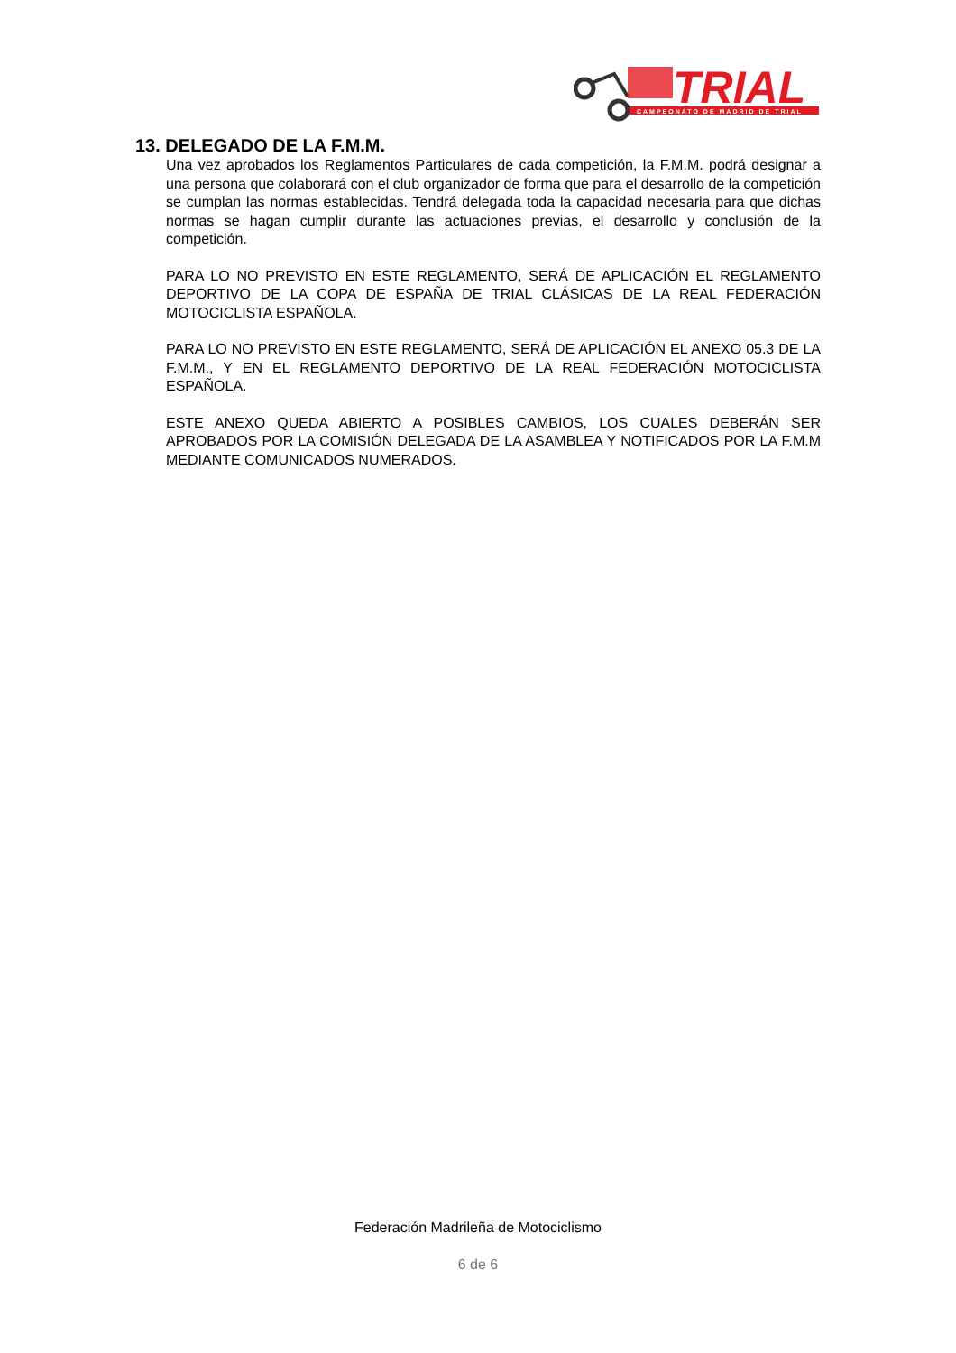TRIAL
CAMPEONATO DE MADRID DE TRIAL
13. DELEGADO DE LA F.M.M.
Una vez aprobados los Reglamentos Particulares de cada competición, la F.M.M. podrá designar a una persona que colaborará con el club organizador de forma que para el desarrollo de la competición se cumplan las normas establecidas. Tendrá delegada toda la capacidad necesaria para que dichas normas se hagan cumplir durante las actuaciones previas, el desarrollo y conclusión de la competición.
PARA LO NO PREVISTO EN ESTE REGLAMENTO, SERÁ DE APLICACIÓN EL REGLAMENTO DEPORTIVO DE LA COPA DE ESPAÑA DE TRIAL CLÁSICAS DE LA REAL FEDERACIÓN MOTOCICLISTA ESPAÑOLA.
PARA LO NO PREVISTO EN ESTE REGLAMENTO, SERÁ DE APLICACIÓN EL ANEXO 05.3 DE LA F.M.M., Y EN EL REGLAMENTO DEPORTIVO DE LA REAL FEDERACIÓN MOTOCICLISTA ESPAÑOLA.
ESTE ANEXO QUEDA ABIERTO A POSIBLES CAMBIOS, LOS CUALES DEBERÁN SER APROBADOS POR LA COMISIÓN DELEGADA DE LA ASAMBLEA Y NOTIFICADOS POR LA F.M.M MEDIANTE COMUNICADOS NUMERADOS.
Federación Madrileña de Motociclismo
6 de 6